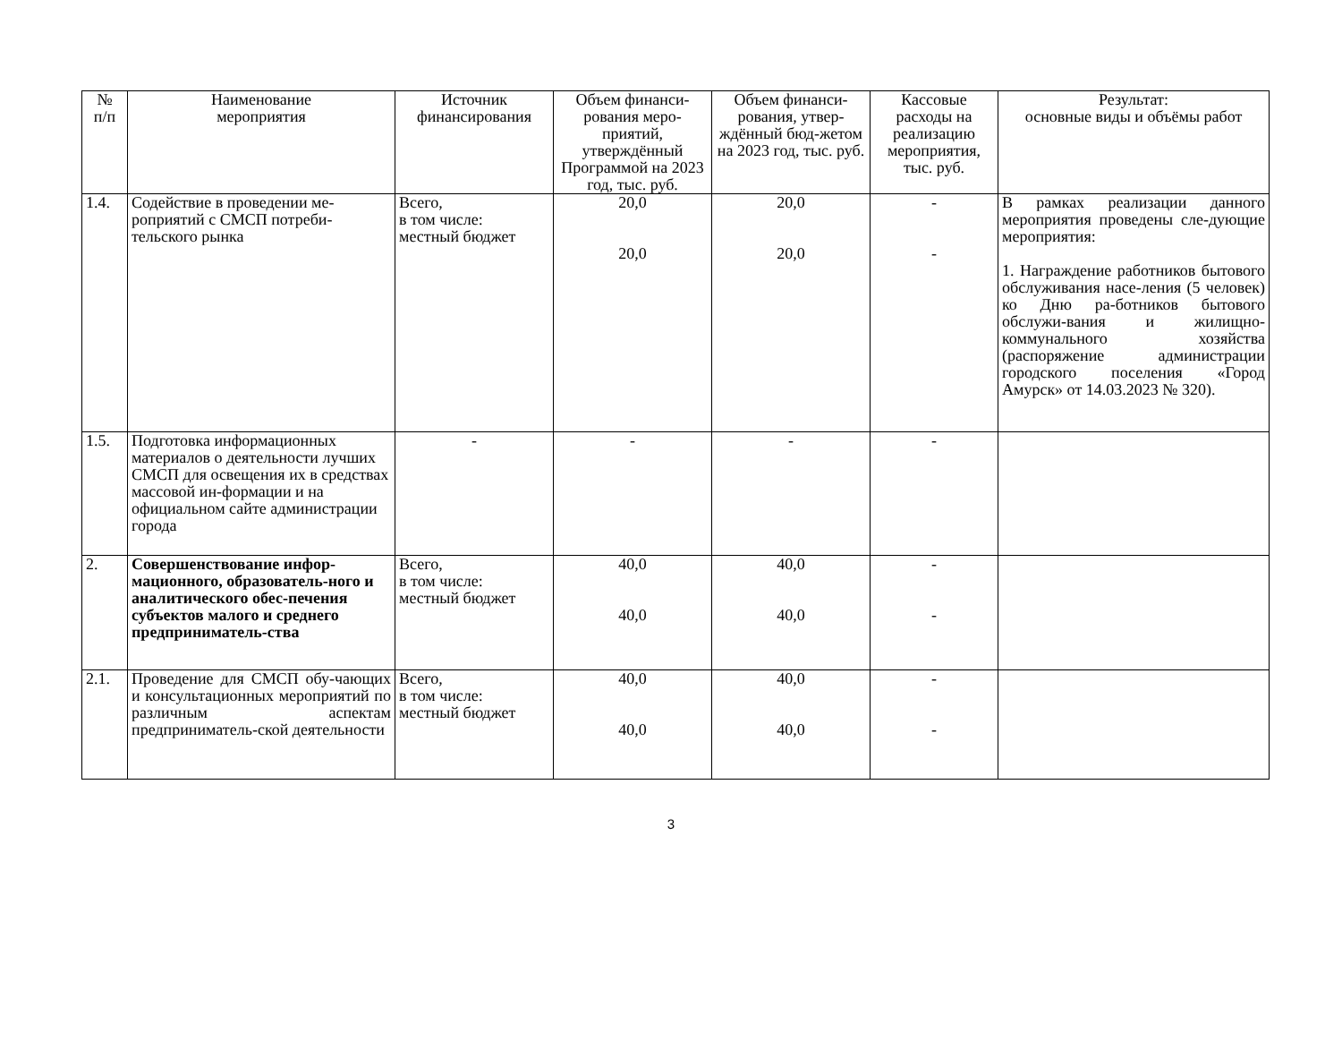| № п/п | Наименование мероприятия | Источник финансирования | Объем финанси-рования меро-приятий, утверждённый Программой на 2023 год, тыс. руб. | Объем финанси-рования, утвер-ждённый бюд-жетом на 2023 год, тыс. руб. | Кассовые расходы на реализацию мероприятия, тыс. руб. | Результат: основные виды и объёмы работ |
| --- | --- | --- | --- | --- | --- | --- |
| 1.4. | Содействие в проведении ме-роприятий с СМСП потреби-тельского рынка | Всего, в том числе: местный бюджет | 20,0 20,0 | 20,0 20,0 | - - | В рамках реализации данного мероприятия проведены сле-дующие мероприятия: 1. Награждение работников бытового обслуживания насе-ления (5 человек) ко Дню ра-ботников бытового обслужи-вания и жилищно-коммунального хозяйства (распоряжение администрации городского поселения «Город Амурск» от 14.03.2023 № 320). |
| 1.5. | Подготовка информационных материалов о деятельности лучших СМСП для освещения их в средствах массовой ин-формации и на официальном сайте администрации города | - | - | - | - | |
| 2. | Совершенствование инфор-мационного, образователь-ного и аналитического обес-печения субъектов малого и среднего предприниматель-ства | Всего, в том числе: местный бюджет | 40,0 40,0 | 40,0 40,0 | - - | |
| 2.1. | Проведение для СМСП обу-чающих и консультационных мероприятий по различным аспектам предприниматель-ской деятельности | Всего, в том числе: местный бюджет | 40,0 40,0 | 40,0 40,0 | - - | |
3